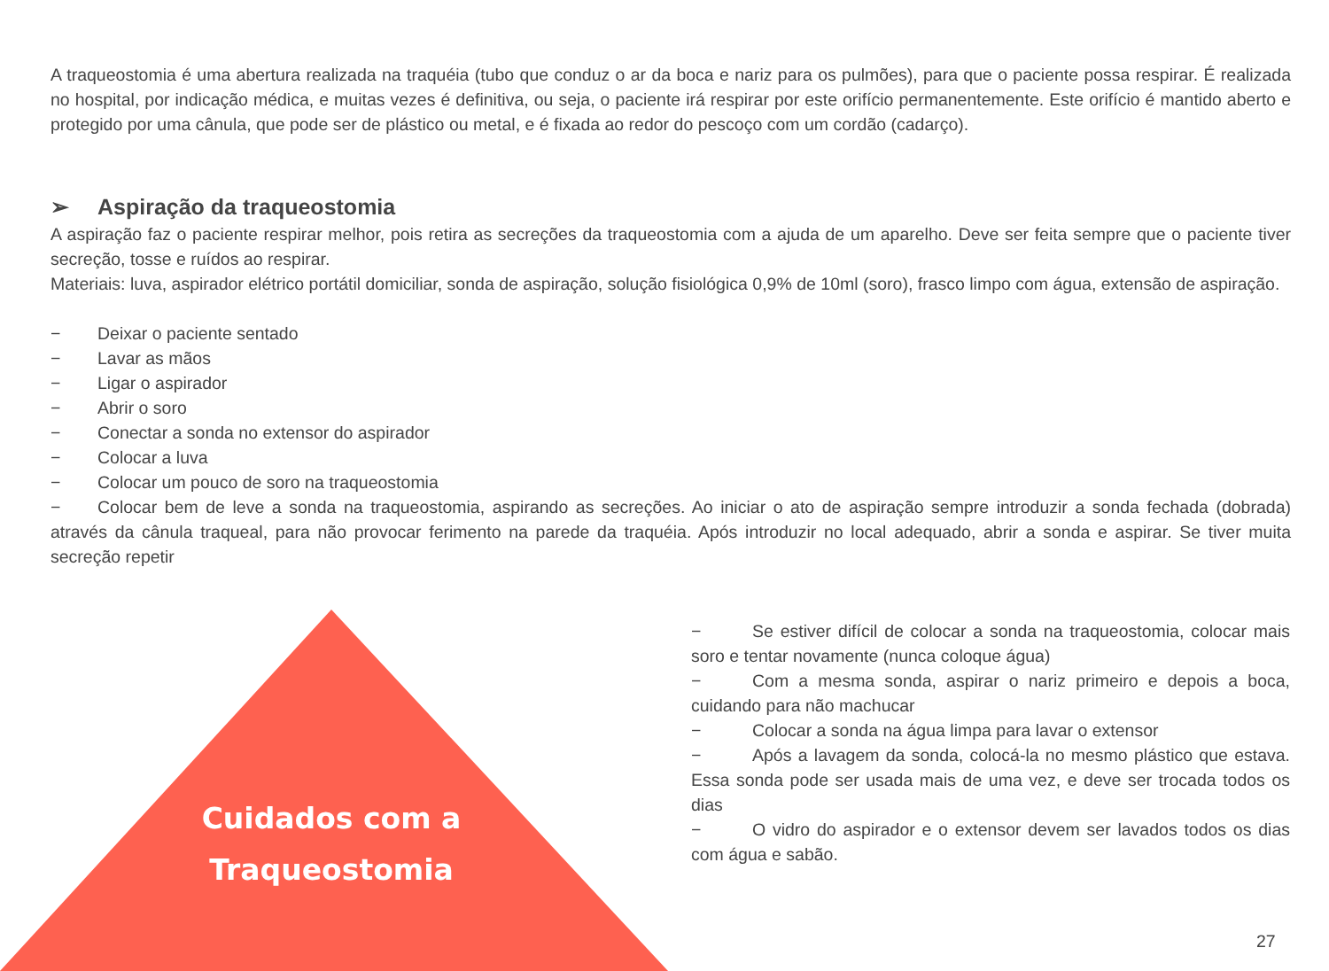A traqueostomia é uma abertura realizada na traquéia (tubo que conduz o ar da boca e nariz para os pulmões), para que o paciente possa respirar. É realizada no hospital, por indicação médica, e muitas vezes é definitiva, ou seja, o paciente irá respirar por este orifício permanentemente. Este orifício é mantido aberto e protegido por uma cânula, que pode ser de plástico ou metal, e é fixada ao redor do pescoço com um cordão (cadarço).
➢ Aspiração da traqueostomia
A aspiração faz o paciente respirar melhor, pois retira as secreções da traqueostomia com a ajuda de um aparelho. Deve ser feita sempre que o paciente tiver secreção, tosse e ruídos ao respirar.
Materiais: luva, aspirador elétrico portátil domiciliar, sonda de aspiração, solução fisiológica 0,9% de 10ml (soro), frasco limpo com água, extensão de aspiração.
− Deixar o paciente sentado
− Lavar as mãos
− Ligar o aspirador
− Abrir o soro
− Conectar a sonda no extensor do aspirador
− Colocar a luva
− Colocar um pouco de soro na traqueostomia
− Colocar bem de leve a sonda na traqueostomia, aspirando as secreções. Ao iniciar o ato de aspiração sempre introduzir a sonda fechada (dobrada) através da cânula traqueal, para não provocar ferimento na parede da traquéia. Após introduzir no local adequado, abrir a sonda e aspirar. Se tiver muita secreção repetir
Cuidados com a Traqueostomia
− Se estiver difícil de colocar a sonda na traqueostomia, colocar mais soro e tentar novamente (nunca coloque água)
− Com a mesma sonda, aspirar o nariz primeiro e depois a boca, cuidando para não machucar
− Colocar a sonda na água limpa para lavar o extensor
− Após a lavagem da sonda, colocá-la no mesmo plástico que estava. Essa sonda pode ser usada mais de uma vez, e deve ser trocada todos os dias
− O vidro do aspirador e o extensor devem ser lavados todos os dias com água e sabão.
27